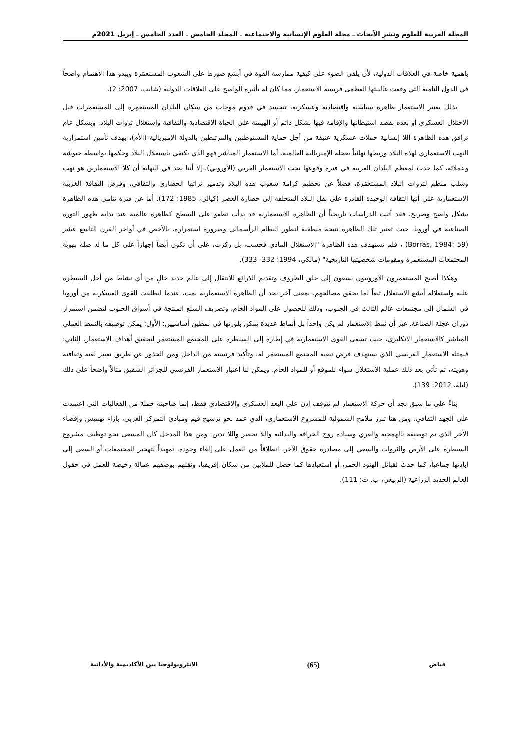المجلة العربية للعلوم ونشر الأبحاث ـ مجلة العلوم الإنسانية والاجتماعية ـ المجلد الخامس ـ العدد الخامس ـ إبريل 2021م
بأهمية خاصة في العلاقات الدولية، لأن يلقي الضوء على كيفية ممارسة القوة في أبشع صورها على الشعوب المستعمَرة ويبدو هذا الاهتمام واضحاً في الدول النامية التي وقعت غالبيتها العظمى فريسة الاستعمار، مما كان له تأثيره الواضح على العلاقات الدولية (شايب، 2007: 2).
بذلك يعتبر الاستعمار ظاهرة سياسية واقتصادية وعسكرية، تتجسد في قدوم موجات من سكان البلدان المستعمِرة إلى المستعمرات قبل الاحتلال العسكري أو بعده بقصد استيطانها والإقامة فيها بشكل دائم أو الهيمنة على الحياة الاقتصادية والثقافية واستغلال ثروات البلاد. وبشكل عام ترافق هذه الظاهرة اللا إنسانية حملات عسكرية عنيفة من أجل حماية المستوطنين والمرتبطين بالدولة الإمبريالية (الأم)، بهدف تأمين استمرارية النهب الاستعماري لهذه البلاد وربطها نهائياً بعجلة الإمبريالية العالمية. أما الاستعمار المباشر فهو الذي يكتفي باستغلال البلاد وحكمها بواسطة جيوشه وعملائه، كما حدث لمعظم البلدان العربية في فترة وقوعها تحت الاستعمار الغربي (الأوروبي). إلا أننا نجد في النهاية أن كلا الاستعمارين هو نهب وسلب منظم لثروات البلاد المستعمَرة، فضلاً عن تحطيم كرامة شعوب هذه البلاد وتدمير تراثها الحضاري والثقافي، وفرض الثقافة الغربية الاستعمارية على أنها الثقافة الوحيدة القادرة على نقل البلاد المتخلفة إلى حضارة العصر (كيالي، 1985: 172). أما عن فترة تنامي هذه الظاهرة بشكل واضح وصريح، فقد أثبت الدراسات تاريخياً أن الظاهرة الاستعمارية قد بدأت تطفو على السطح كظاهرة عالمية عند بداية ظهور الثورة الصناعية في أوروبا، حيث تعتبر تلك الظاهرة نتيجة منطقية لتطور النظام الرأسمالي وضرورة استمراره، بالأخص في أواخر القرن التاسع عشر (Borras, 1984: 59) ، فلم تستهدف هذه الظاهرة "الاستغلال المادي فحسب، بل ركزت، على أن تكون أيضاً إجهازاً على كل ما له صلة بهوية المجتمعات المستعمرة ومقومات شخصيتها التاريخية" (مالكي، 1994: 332- 333).
وهكذا أصبح المستعمرون الأوروبيون يسعون إلى خلق الظروف وتقديم الذرائع للانتقال إلى عالم جديد خالٍ من أي نشاط من أجل السيطرة عليه واستغلاله أبشع الاستغلال تبعاً لما يحقق مصالحهم. بمعنى آخر نجد أن الظاهرة الاستعمارية نمت، عندما انطلقت القوى العسكرية من أوروبا في الشمال إلى مجتمعات عالم الثالث في الجنوب، وذلك للحصول على المواد الخام، وتصريف السلع المنتجة في أسواق الجنوب لتضمن استمرار دوران عجلة الصناعة. غير أن نمط الاستعمار لم يكن واحداً بل أنماط عديدة يمكن بلورتها في نمطين أساسيين: الأول: يمكن توصيفه بالنمط العملي المباشر كالاستعمار الانكليزي، حيث تسعى القوى الاستعمارية في إطاره إلى السيطرة على المجتمع المستعمَر لتحقيق أهداف الاستعمار. الثاني: فيمثله الاستعمار الفرنسي الذي يستهدف فرض تبعية المجتمع المستعمَر له، وتأكيد فرنسته من الداخل ومن الجذور عن طريق تغيير لغته وثقافته وهويته، ثم تأتي بعد ذلك عملية الاستغلال سواء للموقع أو للمواد الخام، ويمكن لنا اعتبار الاستعمار الفرنسي للجزائر الشقيق مثالاً واضحاً على ذلك (ليلة، 2012: 139).
بناءً على ما سبق نجد أن حركة الاستعمار لم تتوقف إذن على البعد العسكري والاقتصادي فقط، إنما صاحبته جملة من الفعاليات التي اعتمدت على الجهد الثقافي، ومن هنا تبرز ملامح الشمولية للمشروع الاستعماري، الذي عمد نحو ترسيخ قيم ومبادئ التمركز الغربي، بإزاء تهميش وإقصاء الآخر الذي تم توصيفه بالهمجية والعري وسيادة روح الخرافة والبدائية واللا تحضر واللا تدين. ومن هذا المدخل كان المسعى نحو توظيف مشروع السيطرة على الأرض والثروات والسعي إلى مصادرة حقوق الآخر، انطلاقاً من العمل على إلغاء وجوده، تمهيداً لتهجير المجتمعات أو السعي إلى إبادتها جماعياً، كما حدث لقبائل الهنود الحمر، أو استعبادها كما حصل للملايين من سكان إفريقيا، ونقلهم بوصفهم عمالة رخيصة للعمل في حقول العالم الجديد الزراعية (الربيعي، ب. ت: 111).
فياض (65) الانثروبولوجيا بين الأكاديمية والأداتية